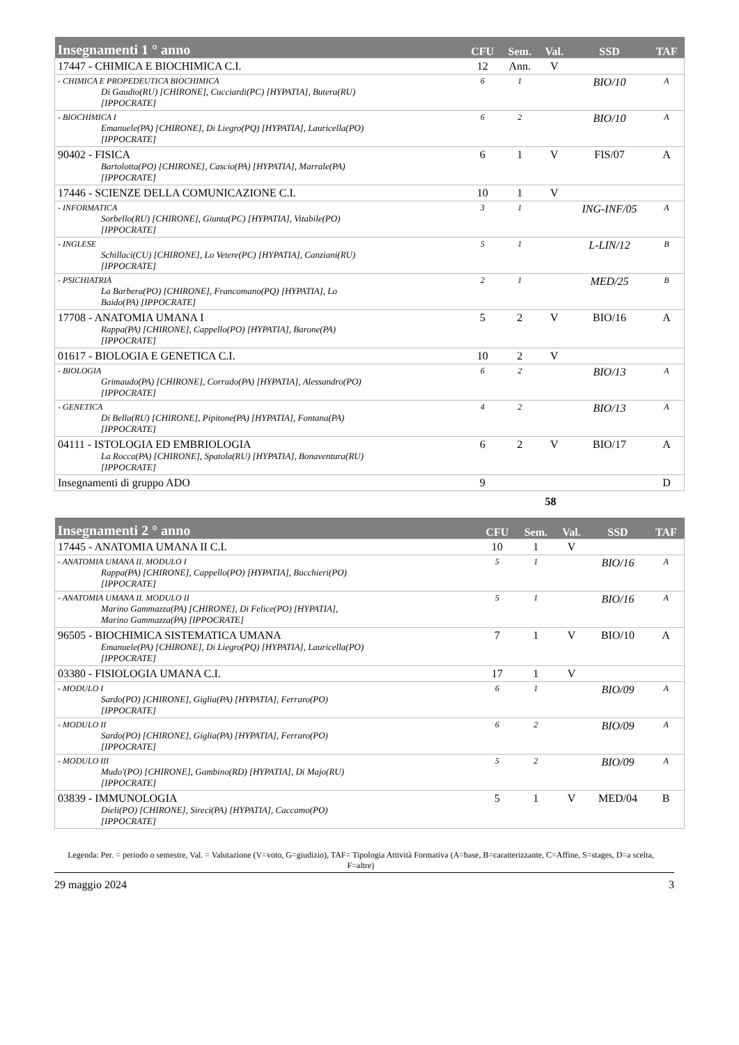| Insegnamenti 1 ° anno | CFU | Sem. | Val. | SSD | TAF |
| --- | --- | --- | --- | --- | --- |
| 17447 - CHIMICA E BIOCHIMICA C.I. | 12 | Ann. | V | | |
| - CHIMICA E PROPEDEUTICA BIOCHIMICA Di Gaudio(RU) [CHIRONE], Cucciardi(PC) [HYPATIA], Butera(RU) [IPPOCRATE] | 6 | 1 | | BIO/10 | A |
| - BIOCHIMICA I Emanuele(PA) [CHIRONE], Di Liegro(PQ) [HYPATIA], Lauricella(PO) [IPPOCRATE] | 6 | 2 | | BIO/10 | A |
| 90402 - FISICA Bartolotta(PO) [CHIRONE], Cascio(PA) [HYPATIA], Marrale(PA) [IPPOCRATE] | 6 | 1 | V | FIS/07 | A |
| 17446 - SCIENZE DELLA COMUNICAZIONE C.I. | 10 | 1 | V | | |
| - INFORMATICA Sorbello(RU) [CHIRONE], Giunta(PC) [HYPATIA], Vitabile(PO) [IPPOCRATE] | 3 | 1 | | ING-INF/05 | A |
| - INGLESE Schillaci(CU) [CHIRONE], Lo Vetere(PC) [HYPATIA], Canziani(RU) [IPPOCRATE] | 5 | 1 | | L-LIN/12 | B |
| - PSICHIATRIA La Barbera(PO) [CHIRONE], Francomano(PQ) [HYPATIA], Lo Baido(PA) [IPPOCRATE] | 2 | 1 | | MED/25 | B |
| 17708 - ANATOMIA UMANA I Rappa(PA) [CHIRONE], Cappello(PO) [HYPATIA], Barone(PA) [IPPOCRATE] | 5 | 2 | V | BIO/16 | A |
| 01617 - BIOLOGIA E GENETICA C.I. | 10 | 2 | V | | |
| - BIOLOGIA Grimaudo(PA) [CHIRONE], Corrado(PA) [HYPATIA], Alessandro(PO) [IPPOCRATE] | 6 | 2 | | BIO/13 | A |
| - GENETICA Di Bella(RU) [CHIRONE], Pipitone(PA) [HYPATIA], Fontana(PA) [IPPOCRATE] | 4 | 2 | | BIO/13 | A |
| 04111 - ISTOLOGIA ED EMBRIOLOGIA La Rocca(PA) [CHIRONE], Spatola(RU) [HYPATIA], Bonaventura(RU) [IPPOCRATE] | 6 | 2 | V | BIO/17 | A |
| Insegnamenti di gruppo ADO | 9 | | | | D |
58
| Insegnamenti 2 ° anno | CFU | Sem. | Val. | SSD | TAF |
| --- | --- | --- | --- | --- | --- |
| 17445 - ANATOMIA UMANA II C.I. | 10 | 1 | V | | |
| - ANATOMIA UMANA II. MODULO I Rappa(PA) [CHIRONE], Cappello(PO) [HYPATIA], Bucchieri(PO) [IPPOCRATE] | 5 | 1 | | BIO/16 | A |
| - ANATOMIA UMANA II. MODULO II Marino Gammazza(PA) [CHIRONE], Di Felice(PO) [HYPATIA], Marino Gammazza(PA) [IPPOCRATE] | 5 | 1 | | BIO/16 | A |
| 96505 - BIOCHIMICA SISTEMATICA UMANA Emanuele(PA) [CHIRONE], Di Liegro(PQ) [HYPATIA], Lauricella(PO) [IPPOCRATE] | 7 | 1 | V | BIO/10 | A |
| 03380 - FISIOLOGIA UMANA C.I. | 17 | 1 | V | | |
| - MODULO I Sardo(PO) [CHIRONE], Giglia(PA) [HYPATIA], Ferraro(PO) [IPPOCRATE] | 6 | 1 | | BIO/09 | A |
| - MODULO II Sardo(PO) [CHIRONE], Giglia(PA) [HYPATIA], Ferraro(PO) [IPPOCRATE] | 6 | 2 | | BIO/09 | A |
| - MODULO III Mudo'(PO) [CHIRONE], Gambino(RD) [HYPATIA], Di Majo(RU) [IPPOCRATE] | 5 | 2 | | BIO/09 | A |
| 03839 - IMMUNOLOGIA Dieli(PO) [CHIRONE], Sireci(PA) [HYPATIA], Caccamo(PO) [IPPOCRATE] | 5 | 1 | V | MED/04 | B |
Legenda: Per. = periodo o semestre, Val. = Valutazione (V=voto, G=giudizio), TAF= Tipologia Attività Formativa (A=base, B=caratterizzante, C=Affine, S=stages, D=a scelta, F=altre)
29 maggio 2024 3